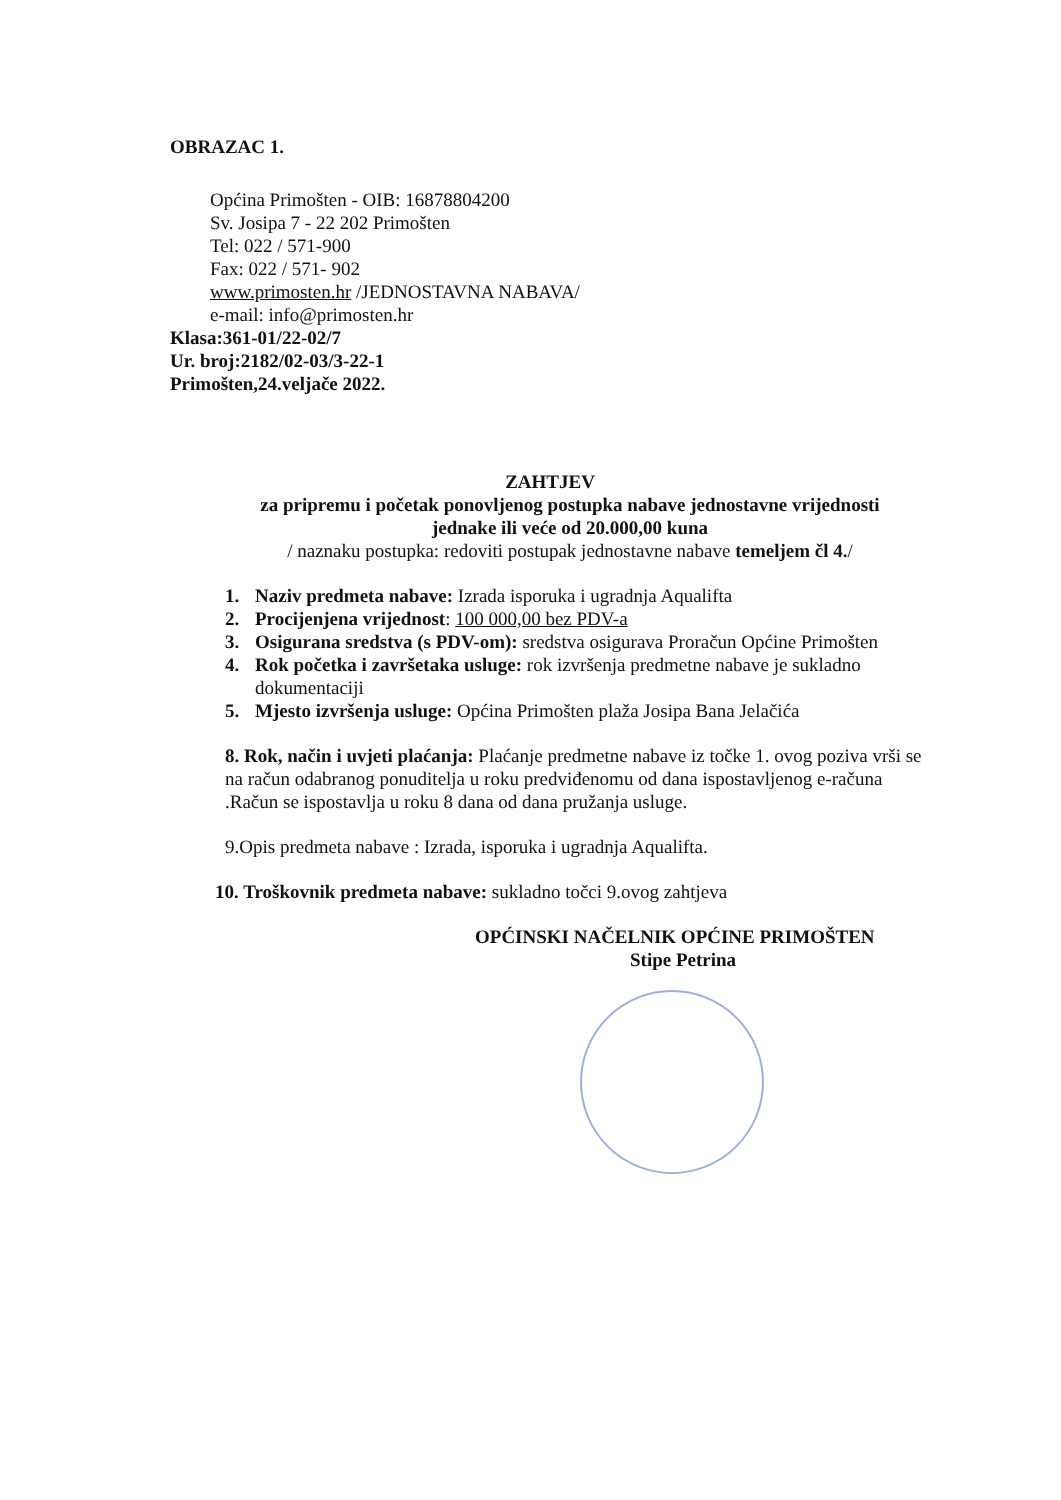OBRAZAC 1.
Općina Primošten - OIB: 16878804200
Sv. Josipa 7 - 22 202 Primošten
Tel: 022 / 571-900
Fax: 022 / 571- 902
www.primosten.hr /JEDNOSTAVNA NABAVA/
e-mail: info@primosten.hr
Klasa:361-01/22-02/7
Ur. broj:2182/02-03/3-22-1
Primošten,24.veljače 2022.
ZAHTJEV
za pripremu i početak ponovljenog postupka nabave jednostavne vrijednosti
jednake ili veće od 20.000,00 kuna
/ naznaku postupka: redoviti postupak jednostavne nabave temeljem čl 4./
1. Naziv predmeta nabave: Izrada isporuka i ugradnja Aqualifta
2. Procijenjena vrijednost: 100 000,00 bez PDV-a
3. Osigurana sredstva (s PDV-om): sredstva osigurava Proračun Općine Primošten
4. Rok početka i završetaka usluge: rok izvršenja predmetne nabave je sukladno dokumentaciji
5. Mjesto izvršenja usluge: Općina Primošten plaža Josipa Bana Jelačića
8. Rok, način i uvjeti plaćanja: Plaćanje predmetne nabave iz točke 1. ovog poziva vrši se na račun odabranog ponuditelja u roku predviđenomu od dana ispostavljenog e-računa .Račun se ispostavlja u roku 8 dana od dana pružanja usluge.
9.Opis predmeta nabave : Izrada, isporuka i ugradnja Aqualifta.
10. Troškovnik predmeta nabave: sukladno točci 9.ovog zahtjeva
OPĆINSKI NAČELNIK OPĆINE PRIMOŠTEN
Stipe Petrina